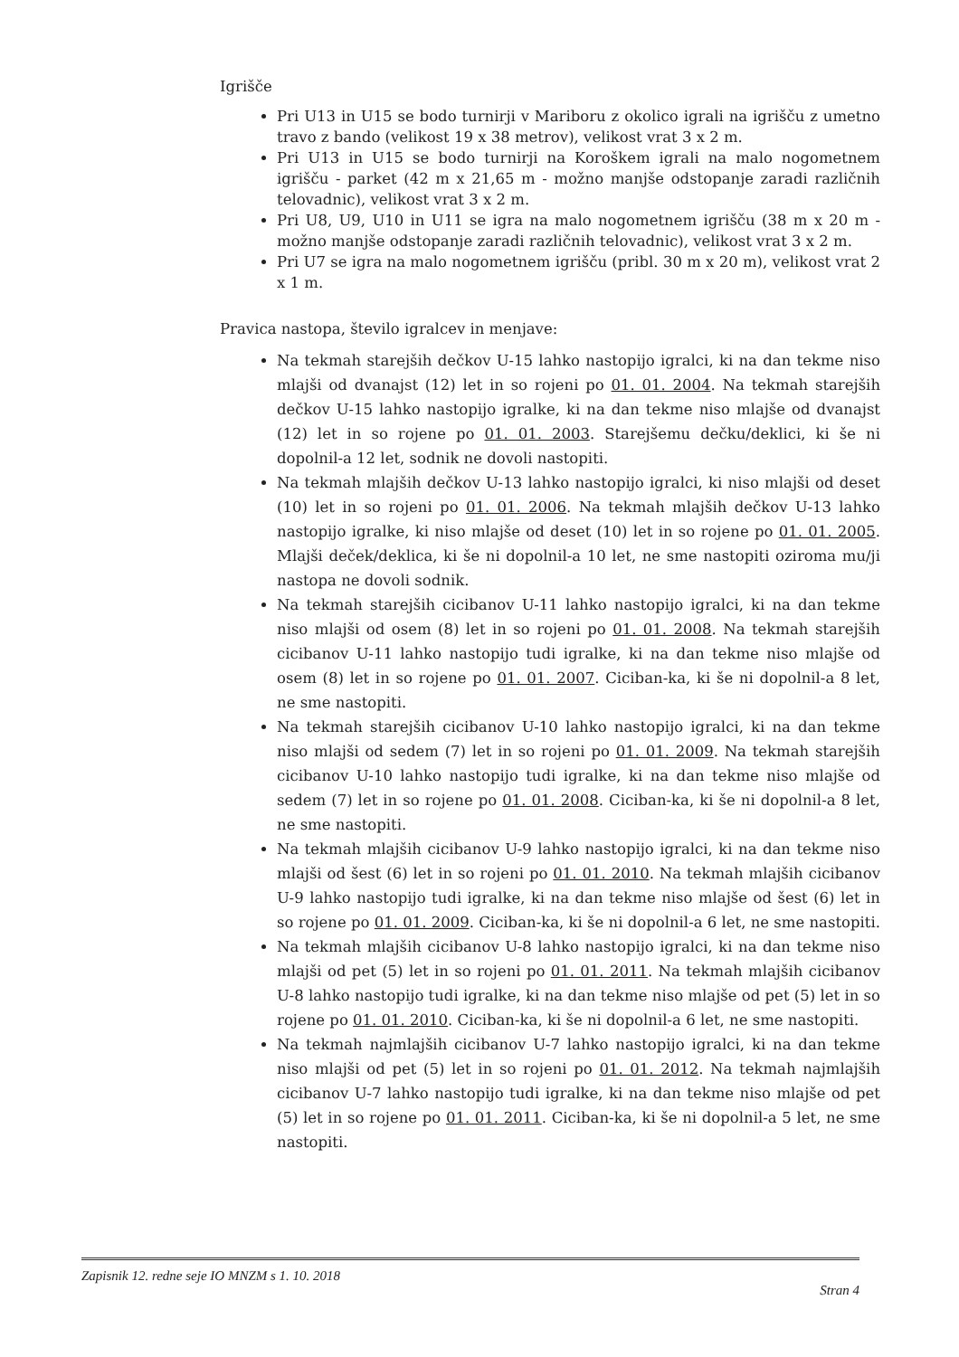Igrišče
Pri U13 in U15 se bodo turnirji v Mariboru z okolico igrali na igrišču z umetno travo z bando (velikost 19 x 38 metrov), velikost vrat 3 x 2 m.
Pri U13 in U15 se bodo turnirji na Koroškem igrali na malo nogometnem igrišču - parket (42 m x 21,65 m - možno manjše odstopanje zaradi različnih telovadnic), velikost vrat 3 x 2 m.
Pri U8, U9, U10 in U11 se igra na malo nogometnem igrišču (38 m x 20 m - možno manjše odstopanje zaradi različnih telovadnic), velikost vrat 3 x 2 m.
Pri U7 se igra na malo nogometnem igrišču (pribl. 30 m x 20 m), velikost vrat 2 x 1 m.
Pravica nastopa, število igralcev in menjave:
Na tekmah starejših dečkov U-15 lahko nastopijo igralci, ki na dan tekme niso mlajši od dvanajst (12) let in so rojeni po 01. 01. 2004. Na tekmah starejših dečkov U-15 lahko nastopijo igralke, ki na dan tekme niso mlajše od dvanajst (12) let in so rojene po 01. 01. 2003. Starejšemu dečku/deklici, ki še ni dopolnil-a 12 let, sodnik ne dovoli nastopiti.
Na tekmah mlajših dečkov U-13 lahko nastopijo igralci, ki niso mlajši od deset (10) let in so rojeni po 01. 01. 2006. Na tekmah mlajših dečkov U-13 lahko nastopijo igralke, ki niso mlajše od deset (10) let in so rojene po 01. 01. 2005. Mlajši deček/deklica, ki še ni dopolnil-a 10 let, ne sme nastopiti oziroma mu/ji nastopa ne dovoli sodnik.
Na tekmah starejših cicibanov U-11 lahko nastopijo igralci, ki na dan tekme niso mlajši od osem (8) let in so rojeni po 01. 01. 2008. Na tekmah starejših cicibanov U-11 lahko nastopijo tudi igralke, ki na dan tekme niso mlajše od osem (8) let in so rojene po 01. 01. 2007. Ciciban-ka, ki še ni dopolnil-a 8 let, ne sme nastopiti.
Na tekmah starejših cicibanov U-10 lahko nastopijo igralci, ki na dan tekme niso mlajši od sedem (7) let in so rojeni po 01. 01. 2009. Na tekmah starejših cicibanov U-10 lahko nastopijo tudi igralke, ki na dan tekme niso mlajše od sedem (7) let in so rojene po 01. 01. 2008. Ciciban-ka, ki še ni dopolnil-a 8 let, ne sme nastopiti.
Na tekmah mlajših cicibanov U-9 lahko nastopijo igralci, ki na dan tekme niso mlajši od šest (6) let in so rojeni po 01. 01. 2010. Na tekmah mlajših cicibanov U-9 lahko nastopijo tudi igralke, ki na dan tekme niso mlajše od šest (6) let in so rojene po 01. 01. 2009. Ciciban-ka, ki še ni dopolnil-a 6 let, ne sme nastopiti.
Na tekmah mlajših cicibanov U-8 lahko nastopijo igralci, ki na dan tekme niso mlajši od pet (5) let in so rojeni po 01. 01. 2011. Na tekmah mlajših cicibanov U-8 lahko nastopijo tudi igralke, ki na dan tekme niso mlajše od pet (5) let in so rojene po 01. 01. 2010. Ciciban-ka, ki še ni dopolnil-a 6 let, ne sme nastopiti.
Na tekmah najmlajših cicibanov U-7 lahko nastopijo igralci, ki na dan tekme niso mlajši od pet (5) let in so rojeni po 01. 01. 2012. Na tekmah najmlajših cicibanov U-7 lahko nastopijo tudi igralke, ki na dan tekme niso mlajše od pet (5) let in so rojene po 01. 01. 2011. Ciciban-ka, ki še ni dopolnil-a 5 let, ne sme nastopiti.
Zapisnik 12. redne seje IO MNZM s 1. 10. 2018 Stran 4